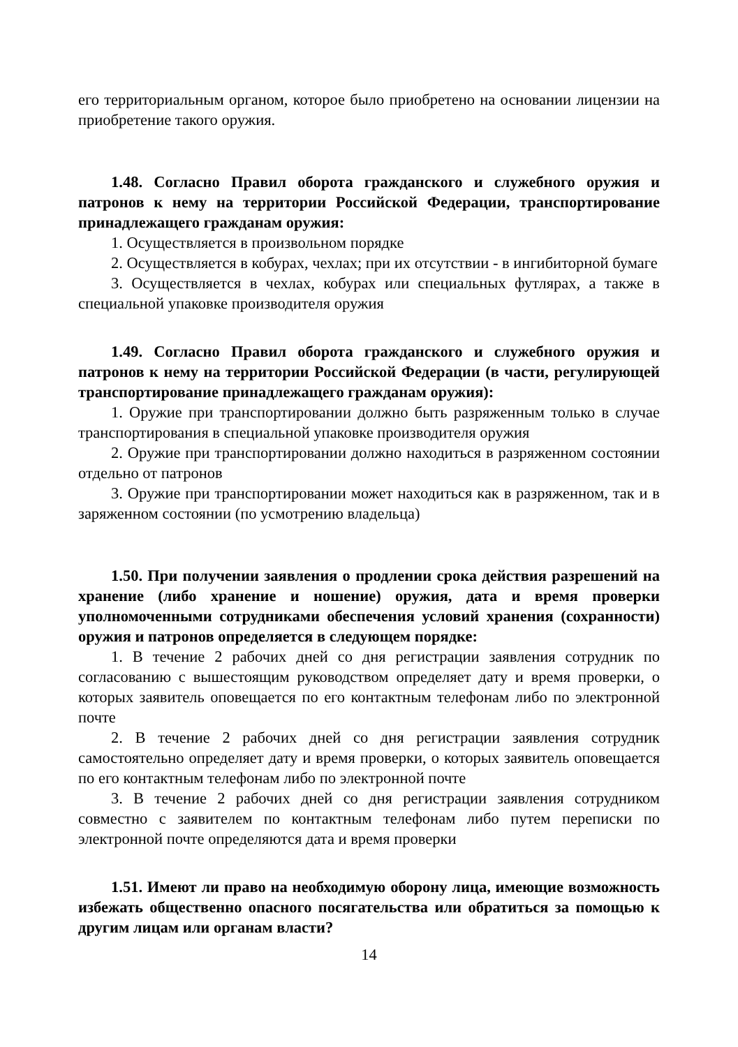его территориальным органом, которое было приобретено на основании лицензии на приобретение такого оружия.
1.48. Согласно Правил оборота гражданского и служебного оружия и патронов к нему на территории Российской Федерации, транспортирование принадлежащего гражданам оружия:
1. Осуществляется в произвольном порядке
2. Осуществляется в кобурах, чехлах; при их отсутствии - в ингибиторной бумаге
3. Осуществляется в чехлах, кобурах или специальных футлярах, а также в специальной упаковке производителя оружия
1.49. Согласно Правил оборота гражданского и служебного оружия и патронов к нему на территории Российской Федерации (в части, регулирующей транспортирование принадлежащего гражданам оружия):
1. Оружие при транспортировании должно быть разряженным только в случае транспортирования в специальной упаковке производителя оружия
2. Оружие при транспортировании должно находиться в разряженном состоянии отдельно от патронов
3. Оружие при транспортировании может находиться как в разряженном, так и в заряженном состоянии (по усмотрению владельца)
1.50. При получении заявления о продлении срока действия разрешений на хранение (либо хранение и ношение) оружия, дата и время проверки уполномоченными сотрудниками обеспечения условий хранения (сохранности) оружия и патронов определяется в следующем порядке:
1. В течение 2 рабочих дней со дня регистрации заявления сотрудник по согласованию с вышестоящим руководством определяет дату и время проверки, о которых заявитель оповещается по его контактным телефонам либо по электронной почте
2. В течение 2 рабочих дней со дня регистрации заявления сотрудник самостоятельно определяет дату и время проверки, о которых заявитель оповещается по его контактным телефонам либо по электронной почте
3. В течение 2 рабочих дней со дня регистрации заявления сотрудником совместно с заявителем по контактным телефонам либо путем переписки по электронной почте определяются дата и время проверки
1.51. Имеют ли право на необходимую оборону лица, имеющие возможность избежать общественно опасного посягательства или обратиться за помощью к другим лицам или органам власти?
14